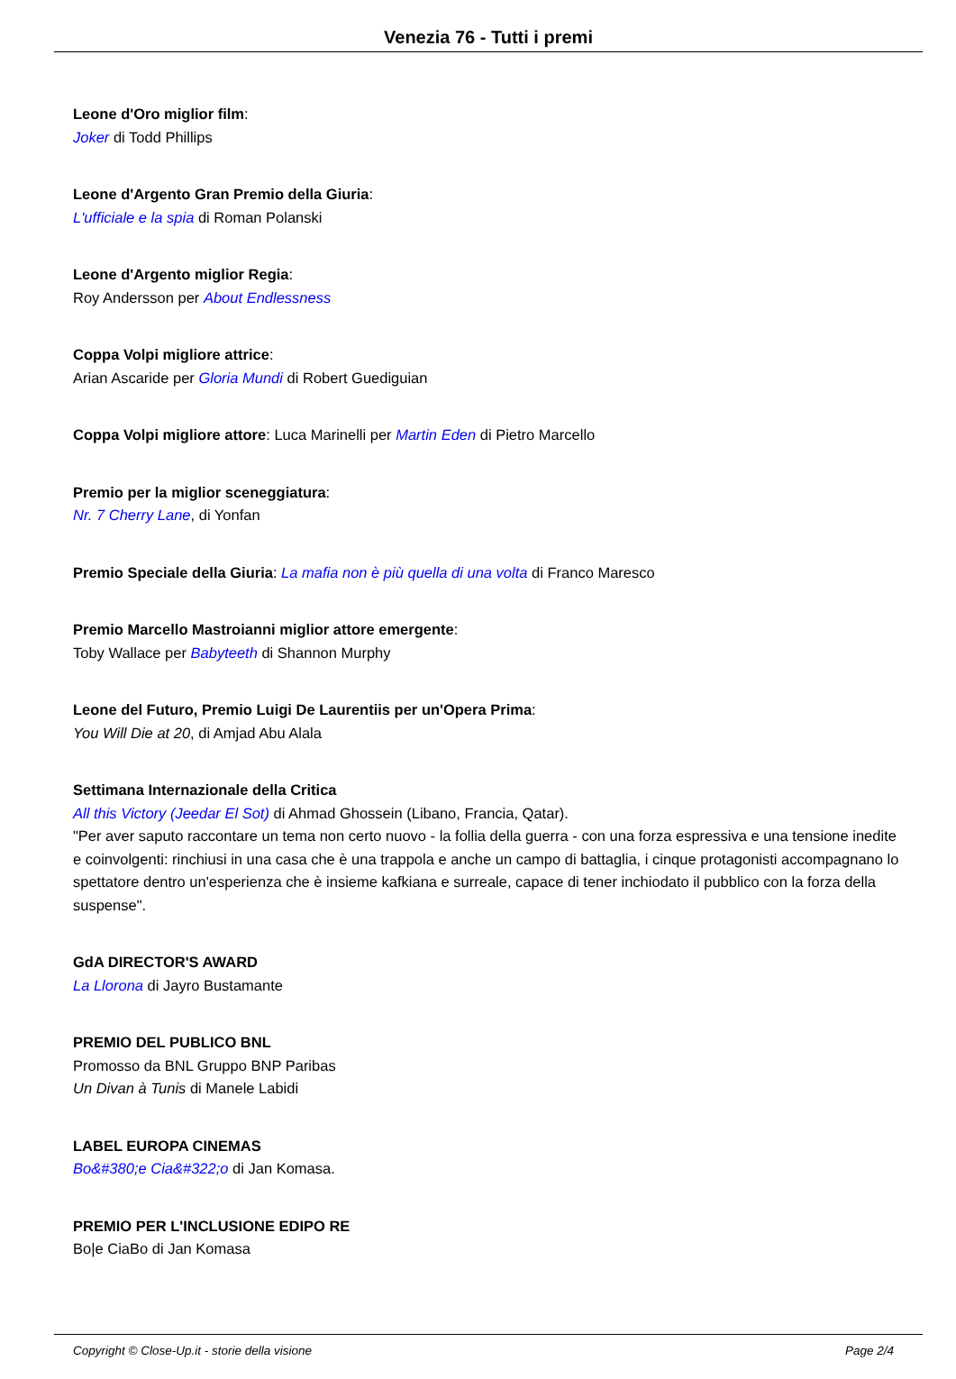Venezia 76 - Tutti i premi
Leone d'Oro miglior film:
Joker di Todd Phillips
Leone d'Argento Gran Premio della Giuria:
L'ufficiale e la spia di Roman Polanski
Leone d'Argento miglior Regia:
Roy Andersson per About Endlessness
Coppa Volpi migliore attrice:
Arian Ascaride per Gloria Mundi di Robert Guediguian
Coppa Volpi migliore attore: Luca Marinelli per Martin Eden di Pietro Marcello
Premio per la miglior sceneggiatura:
Nr. 7 Cherry Lane, di Yonfan
Premio Speciale della Giuria: La mafia non è più quella di una volta di Franco Maresco
Premio Marcello Mastroianni miglior attore emergente:
Toby Wallace per Babyteeth di Shannon Murphy
Leone del Futuro, Premio Luigi De Laurentiis per un'Opera Prima:
You Will Die at 20, di Amjad Abu Alala
Settimana Internazionale della Critica
All this Victory (Jeedar El Sot) di Ahmad Ghossein (Libano, Francia, Qatar).
"Per aver saputo raccontare un tema non certo nuovo - la follia della guerra - con una forza espressiva e una tensione inedite e coinvolgenti: rinchiusi in una casa che è una trappola e anche un campo di battaglia, i cinque protagonisti accompagnano lo spettatore dentro un'esperienza che è insieme kafkiana e surreale, capace di tener inchiodato il pubblico con la forza della suspense".
GdA DIRECTOR'S AWARD
La Llorona di Jayro Bustamante
PREMIO DEL PUBLICO BNL
Promosso da BNL Gruppo BNP Paribas
Un Divan à Tunis di Manele Labidi
LABEL EUROPA CINEMAS
Bo&#380;e Cia&#322;o di Jan Komasa.
PREMIO PER L'INCLUSIONE EDIPO RE
Bo|e CiaBo di Jan Komasa
Copyright © Close-Up.it - storie della visione Page 2/4